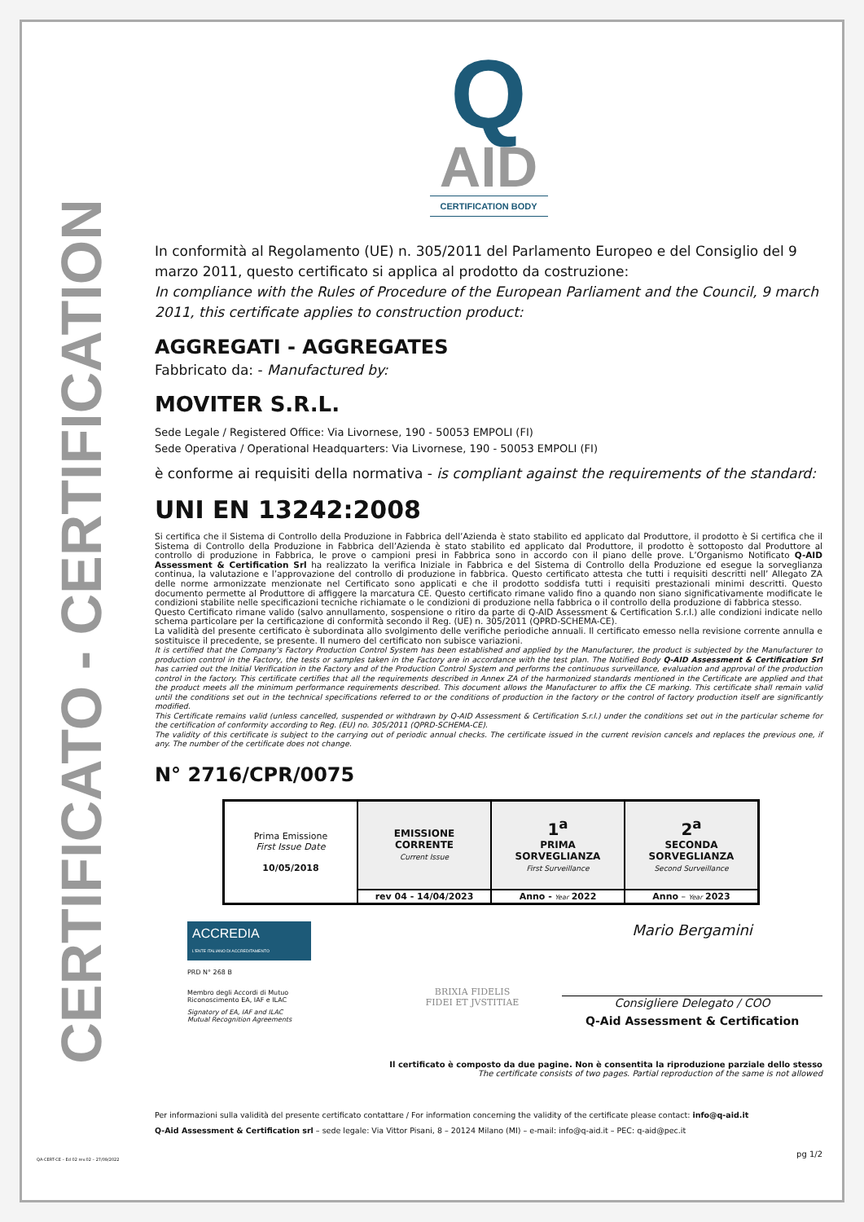CERTIFICATO - CERTIFICATION
Q
AID
CERTIFICATION BODY
In conformità al Regolamento (UE) n. 305/2011 del Parlamento Europeo e del Consiglio del 9 marzo 2011, questo certificato si applica al prodotto da costruzione:
In compliance with the Rules of Procedure of the European Parliament and the Council, 9 march 2011, this certificate applies to construction product:
AGGREGATI - AGGREGATES
Fabbricato da: - Manufactured by:
MOVITER S.R.L.
Sede Legale / Registered Office: Via Livornese, 190 - 50053 EMPOLI (FI)
Sede Operativa / Operational Headquarters: Via Livornese, 190 - 50053 EMPOLI (FI)
è conforme ai requisiti della normativa - is compliant against the requirements of the standard:
UNI EN 13242:2008
Si certifica che il Sistema di Controllo della Produzione in Fabbrica dell’Azienda è stato stabilito ed applicato dal Produttore, il prodotto è Si certifica che il Sistema di Controllo della Produzione in Fabbrica dell’Azienda è stato stabilito ed applicato dal Produttore, il prodotto è sottoposto dal Produttore al controllo di produzione in Fabbrica, le prove o campioni presi in Fabbrica sono in accordo con il piano delle prove. L’Organismo Notificato Q-AID Assessment & Certification Srl ha realizzato la verifica Iniziale in Fabbrica e del Sistema di Controllo della Produzione ed esegue la sorveglianza continua, la valutazione e l’approvazione del controllo di produzione in fabbrica. Questo certificato attesta che tutti i requisiti descritti nell’ Allegato ZA delle norme armonizzate menzionate nel Certificato sono applicati e che il prodotto soddisfa tutti i requisiti prestazionali minimi descritti. Questo documento permette al Produttore di affiggere la marcatura CE. Questo certificato rimane valido fino a quando non siano significativamente modificate le condizioni stabilite nelle specificazioni tecniche richiamate o le condizioni di produzione nella fabbrica o il controllo della produzione di fabbrica stesso.
Questo Certificato rimane valido (salvo annullamento, sospensione o ritiro da parte di Q-AID Assessment & Certification S.r.l.) alle condizioni indicate nello schema particolare per la certificazione di conformità secondo il Reg. (UE) n. 305/2011 (QPRD-SCHEMA-CE).
La validità del presente certificato è subordinata allo svolgimento delle verifiche periodiche annuali. Il certificato emesso nella revisione corrente annulla e sostituisce il precedente, se presente. Il numero del certificato non subisce variazioni.
It is certified that the Company's Factory Production Control System has been established and applied by the Manufacturer, the product is subjected by the Manufacturer to production control in the Factory, the tests or samples taken in the Factory are in accordance with the test plan. The Notified Body Q-AID Assessment & Certification Srl has carried out the Initial Verification in the Factory and of the Production Control System and performs the continuous surveillance, evaluation and approval of the production control in the factory. This certificate certifies that all the requirements described in Annex ZA of the harmonized standards mentioned in the Certificate are applied and that the product meets all the minimum performance requirements described. This document allows the Manufacturer to affix the CE marking. This certificate shall remain valid until the conditions set out in the technical specifications referred to or the conditions of production in the factory or the control of factory production itself are significantly modified.
This Certificate remains valid (unless cancelled, suspended or withdrawn by Q-AID Assessment & Certification S.r.l.) under the conditions set out in the particular scheme for the certification of conformity according to Reg. (EU) no. 305/2011 (QPRD-SCHEMA-CE).
The validity of this certificate is subject to the carrying out of periodic annual checks. The certificate issued in the current revision cancels and replaces the previous one, if any. The number of the certificate does not change.
N° 2716/CPR/0075
| Prima Emissione First Issue Date 10/05/2018 | EMISSIONE CORRENTE Current Issue | 1<sup>a</sup> PRIMA SORVEGLIANZA First Surveillance | 2<sup>a</sup> SECONDA SORVEGLIANZA Second Surveillance |
| | rev 04 - 14/04/2023 | Anno - Year 2022 | Anno – Year 2023 |
ACCREDIA
L'ENTE ITALIANO DI ACCREDITAMENTO
PRD N° 268 B
Membro degli Accordi di Mutuo
Riconoscimento EA, IAF e ILAC
Signatory of EA, IAF and ILAC
Mutual Recognition Agreements
BRIXIA FIDELIS
FIDEI ET JVSTITIAE
Mario Bergamini
Consigliere Delegato / COO
Q-Aid Assessment & Certification
Il certificato è composto da due pagine. Non è consentita la riproduzione parziale dello stesso
The certificate consists of two pages. Partial reproduction of the same is not allowed
Per informazioni sulla validità del presente certificato contattare / For information concerning the validity of the certificate please contact: info@q-aid.it
Q-Aid Assessment & Certification srl – sede legale: Via Vittor Pisani, 8 – 20124 Milano (MI) – e-mail: info@q-aid.it – PEC: q-aid@pec.it
pg 1/2
QA-CERT-CE – Ed 02 rev.02 – 27/09/2022